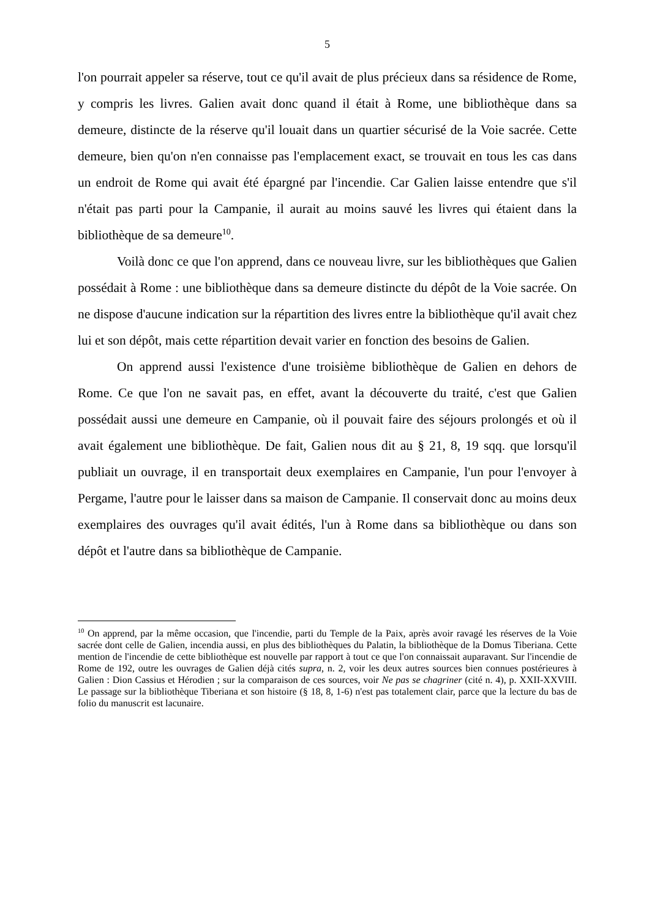5
l'on pourrait appeler sa réserve, tout ce qu'il avait de plus précieux dans sa résidence de Rome, y compris les livres. Galien avait donc quand il était à Rome, une bibliothèque dans sa demeure, distincte de la réserve qu'il louait dans un quartier sécurisé de la Voie sacrée. Cette demeure, bien qu'on n'en connaisse pas l'emplacement exact, se trouvait en tous les cas dans un endroit de Rome qui avait été épargné par l'incendie. Car Galien laisse entendre que s'il n'était pas parti pour la Campanie, il aurait au moins sauvé les livres qui étaient dans la bibliothèque de sa demeure<sup>10</sup>.
Voilà donc ce que l'on apprend, dans ce nouveau livre, sur les bibliothèques que Galien possédait à Rome : une bibliothèque dans sa demeure distincte du dépôt de la Voie sacrée. On ne dispose d'aucune indication sur la répartition des livres entre la bibliothèque qu'il avait chez lui et son dépôt, mais cette répartition devait varier en fonction des besoins de Galien.
On apprend aussi l'existence d'une troisième bibliothèque de Galien en dehors de Rome. Ce que l'on ne savait pas, en effet, avant la découverte du traité, c'est que Galien possédait aussi une demeure en Campanie, où il pouvait faire des séjours prolongés et où il avait également une bibliothèque. De fait, Galien nous dit au § 21, 8, 19 sqq. que lorsqu'il publiait un ouvrage, il en transportait deux exemplaires en Campanie, l'un pour l'envoyer à Pergame, l'autre pour le laisser dans sa maison de Campanie. Il conservait donc au moins deux exemplaires des ouvrages qu'il avait édités, l'un à Rome dans sa bibliothèque ou dans son dépôt et l'autre dans sa bibliothèque de Campanie.
<sup>10</sup> On apprend, par la même occasion, que l'incendie, parti du Temple de la Paix, après avoir ravagé les réserves de la Voie sacrée dont celle de Galien, incendia aussi, en plus des bibliothèques du Palatin, la bibliothèque de la Domus Tiberiana. Cette mention de l'incendie de cette bibliothèque est nouvelle par rapport à tout ce que l'on connaissait auparavant. Sur l'incendie de Rome de 192, outre les ouvrages de Galien déjà cités supra, n. 2, voir les deux autres sources bien connues postérieures à Galien : Dion Cassius et Hérodien ; sur la comparaison de ces sources, voir Ne pas se chagriner (cité n. 4), p. XXII-XXVIII. Le passage sur la bibliothèque Tiberiana et son histoire (§ 18, 8, 1-6) n'est pas totalement clair, parce que la lecture du bas de folio du manuscrit est lacunaire.